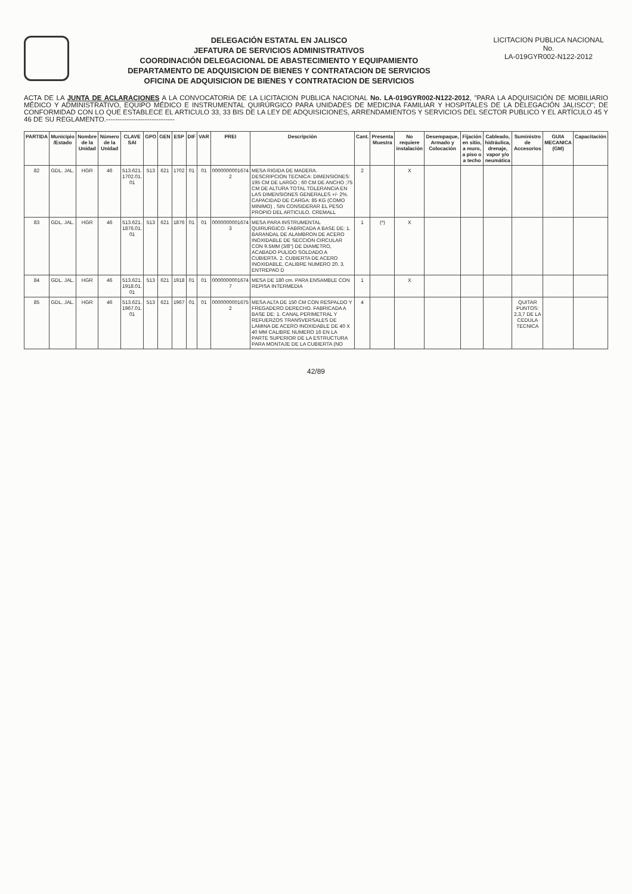DELEGACIÓN ESTATAL EN JALISCO
JEFATURA DE SERVICIOS ADMINISTRATIVOS
COORDINACIÓN DELEGACIONAL DE ABASTECIMIENTO Y EQUIPAMIENTO
DEPARTAMENTO DE ADQUISICION DE BIENES Y CONTRATACION DE SERVICIOS
OFICINA DE ADQUISICION DE BIENES Y CONTRATACION DE SERVICIOS
LICITACION PUBLICA NACIONAL
No.
LA-019GYR002-N122-2012
ACTA DE LA JUNTA DE ACLARACIONES A LA CONVOCATORIA DE LA LICITACION PUBLICA NACIONAL No. LA-019GYR002-N122-2012, "PARA LA ADQUISICIÓN DE MOBILIARIO MÉDICO Y ADMINISTRATIVO, EQUIPO MÉDICO E INSTRUMENTAL QUIRÚRGICO PARA UNIDADES DE MEDICINA FAMILIAR Y HOSPITALES DE LA DELEGACIÓN JALISCO"; DE CONFORMIDAD CON LO QUE ESTABLECE EL ARTICULO 33, 33 BIS DE LA LEY DE ADQUISICIONES, ARRENDAMIENTOS Y SERVICIOS DEL SECTOR PUBLICO Y EL ARTÍCULO 45 Y 46 DE SU REGLAMENTO.------------------------------
| PARTIDA | Municipio /Estado | Nombre de la Unidad | Número de la Unidad | CLAVE SAI | GPO | GEN | ESP | DIF | VAR | PREI | Descripción | Cant. | Presenta Muestra | No requiere instalación | Desempaque, Armado y Colocación | Fijación en sitio, a muro, a piso o a techo | Cableado, hidráulica, drenaje, vapor y/o neumática | Suministro de Accesorios | GUIA MECANICA (GM) | Capacitación |
| --- | --- | --- | --- | --- | --- | --- | --- | --- | --- | --- | --- | --- | --- | --- | --- | --- | --- | --- | --- | --- |
| 82 | GDL. JAL. | HGR | 46 | 513.621. 1702.01. 01 | 513 | 621 | 1702 | 01 | 01 | 0000000001674 2 | MESA RIGIDA DE MADERA. DESCRIPCION TECNICA: DIMENSIONES: 195 CM DE LARGO ; 60 CM DE ANCHO ;75 CM DE ALTURA TOTAL TOLERANCIA EN LAS DIMENSIONES GENERALES +/- 2%. CAPACIDAD DE CARGA: 85 KG (COMO MINIMO) , SIN CONSIDERAR EL PESO PROPIO DEL ARTICULO. CREMALL | 2 | | X | | | | | | |
| 83 | GDL. JAL. | HGR | 46 | 513.621. 1876.01. 01 | 513 | 621 | 1876 | 01 | 01 | 0000000001674 3 | MESA PARA INSTRUMENTAL QUIRURGICO. FABRICADA A BASE DE: 1. BARANDAL DE ALAMBRON DE ACERO INOXIDABLE DE SECCION CIRCULAR CON 9.5MM (3/8") DE DIAMETRO, ACABADO PULIDO SOLDADO A CUBIERTA. 2. CUBIERTA DE ACERO INOXIDABLE, CALIBRE NUMERO 20. 3. ENTREPAO D | 1 | (*) | X | | | | | | |
| 84 | GDL. JAL. | HGR | 46 | 513.621. 1918.01. 01 | 513 | 621 | 1918 | 01 | 01 | 0000000001674 7 | MESA DE 180 cm. PARA ENSAMBLE CON REPISA INTERMEDIA | 1 | | X | | | | | | |
| 85 | GDL. JAL. | HGR | 46 | 513.621. 1967.01. 01 | 513 | 621 | 1967 | 01 | 01 | 0000000001675 2 | MESA ALTA DE 150 CM CON RESPALDO Y FREGADERO DERECHO. FABRICADA A BASE DE: 1. CANAL PERIMETRAL Y REFUERZOS TRANSVERSALES DE LAMINA DE ACERO INOXIDABLE DE 40 X 40 MM CALIBRE NUMERO 16 EN LA PARTE SUPERIOR DE LA ESTRUCTURA PARA MONTAJE DE LA CUBIERTA (NO | 4 | | | | | | QUITAR PUNTOS: 2,3,7 DE LA CEDULA TECNICA | | |
42/89